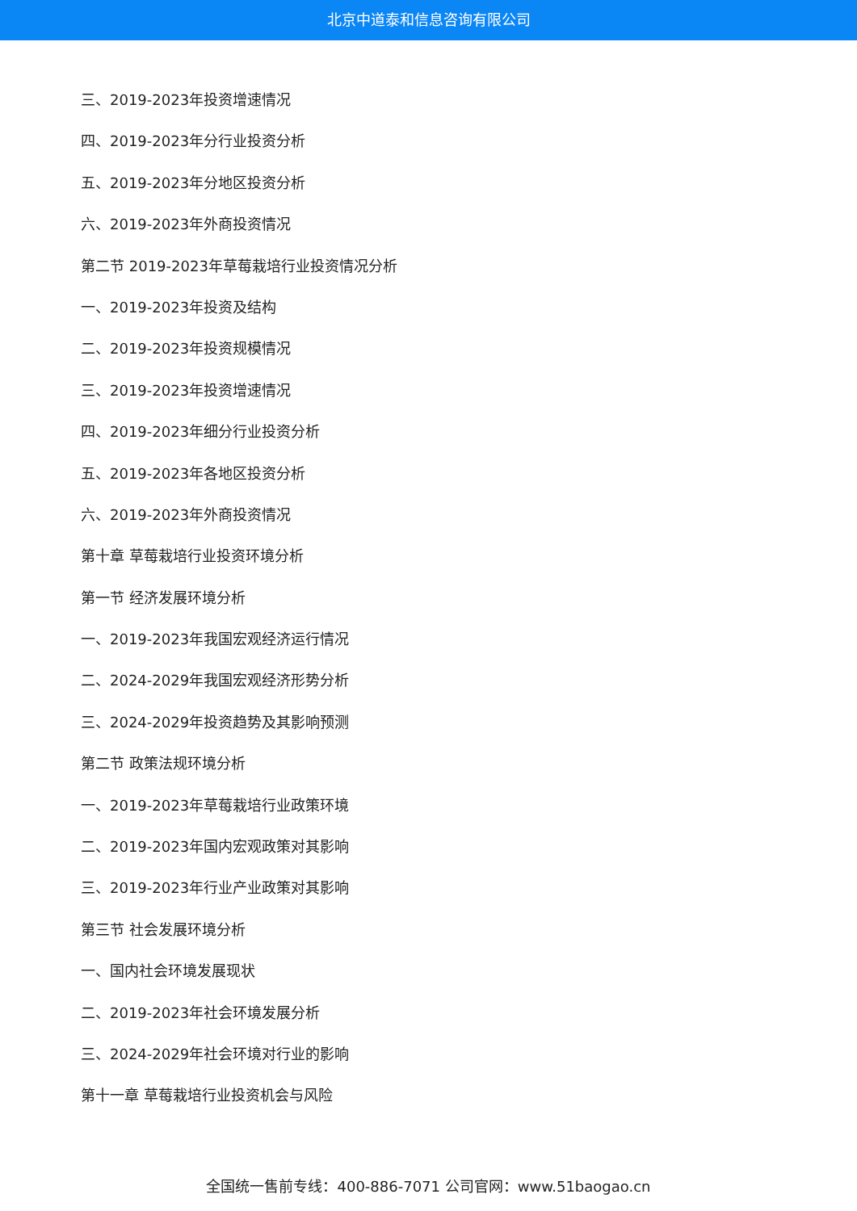北京中道泰和信息咨询有限公司
三、2019-2023年投资增速情况
四、2019-2023年分行业投资分析
五、2019-2023年分地区投资分析
六、2019-2023年外商投资情况
第二节 2019-2023年草莓栽培行业投资情况分析
一、2019-2023年投资及结构
二、2019-2023年投资规模情况
三、2019-2023年投资增速情况
四、2019-2023年细分行业投资分析
五、2019-2023年各地区投资分析
六、2019-2023年外商投资情况
第十章 草莓栽培行业投资环境分析
第一节 经济发展环境分析
一、2019-2023年我国宏观经济运行情况
二、2024-2029年我国宏观经济形势分析
三、2024-2029年投资趋势及其影响预测
第二节 政策法规环境分析
一、2019-2023年草莓栽培行业政策环境
二、2019-2023年国内宏观政策对其影响
三、2019-2023年行业产业政策对其影响
第三节 社会发展环境分析
一、国内社会环境发展现状
二、2019-2023年社会环境发展分析
三、2024-2029年社会环境对行业的影响
第十一章 草莓栽培行业投资机会与风险
全国统一售前专线：400-886-7071 公司官网：www.51baogao.cn